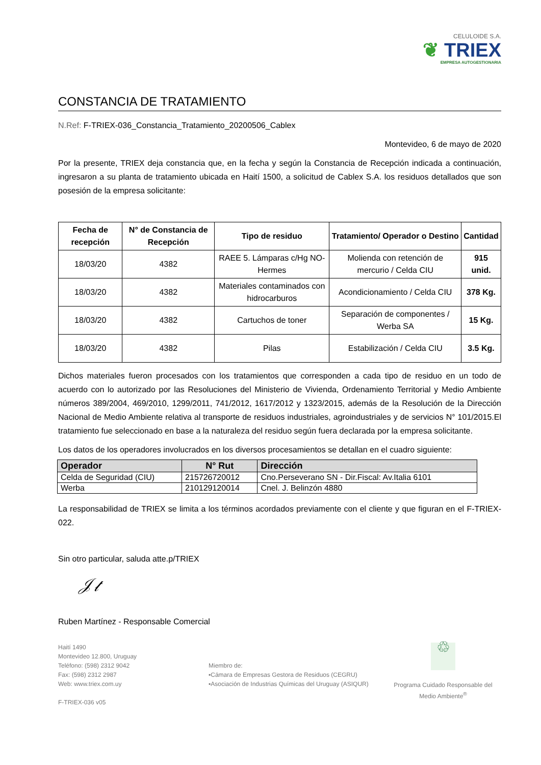CELULOIDE S.A.
❦ TRIEX
EMPRESA AUTOGESTIONARIA
CONSTANCIA DE TRATAMIENTO
N.Ref: F-TRIEX-036_Constancia_Tratamiento_20200506_Cablex
Montevideo, 6 de mayo de 2020
Por la presente, TRIEX deja constancia que, en la fecha y según la Constancia de Recepción indicada a continuación, ingresaron a su planta de tratamiento ubicada en Haití 1500, a solicitud de Cablex S.A. los residuos detallados que son posesión de la empresa solicitante:
| Fecha de recepción | N° de Constancia de Recepción | Tipo de residuo | Tratamiento/ Operador o Destino | Cantidad |
| --- | --- | --- | --- | --- |
| 18/03/20 | 4382 | RAEE 5. Lámparas c/Hg NO-Hermes | Molienda con retención de mercurio / Celda CIU | 915 unid. |
| 18/03/20 | 4382 | Materiales contaminados con hidrocarburos | Acondicionamiento / Celda CIU | 378 Kg. |
| 18/03/20 | 4382 | Cartuchos de toner | Separación de componentes / Werba SA | 15 Kg. |
| 18/03/20 | 4382 | Pilas | Estabilización / Celda CIU | 3.5 Kg. |
Dichos materiales fueron procesados con los tratamientos que corresponden a cada tipo de residuo en un todo de acuerdo con lo autorizado por las Resoluciones del Ministerio de Vivienda, Ordenamiento Territorial y Medio Ambiente números 389/2004, 469/2010, 1299/2011, 741/2012, 1617/2012 y 1323/2015, además de la Resolución de la Dirección Nacional de Medio Ambiente relativa al transporte de residuos industriales, agroindustriales y de servicios N° 101/2015.El tratamiento fue seleccionado en base a la naturaleza del residuo según fuera declarada por la empresa solicitante.
Los datos de los operadores involucrados en los diversos procesamientos se detallan en el cuadro siguiente:
| Operador | N° Rut | Dirección |
| --- | --- | --- |
| Celda de Seguridad (CIU) | 215726720012 | Cno.Perseverano SN - Dir.Fiscal: Av.Italia 6101 |
| Werba | 210129120014 | Cnel. J. Belinzón 4880 |
La responsabilidad de TRIEX se limita a los términos acordados previamente con el cliente y que figuran en el F-TRIEX-022.
Sin otro particular, saluda atte.p/TRIEX
𝒥𝓉
Ruben Martínez - Responsable Comercial
Haití 1490
Montevideo 12.800, Uruguay
Teléfono: (598) 2312 9042
Fax: (598) 2312 2987
Web: www.triex.com.uy
F-TRIEX-036 v05
Miembro de:
▪Cámara de Empresas Gestora de Residuos (CEGRU)
▪Asociación de Industrias Químicas del Uruguay (ASIQUR)
♲
Programa Cuidado Responsable del Medio Ambiente<sup>®</sup>